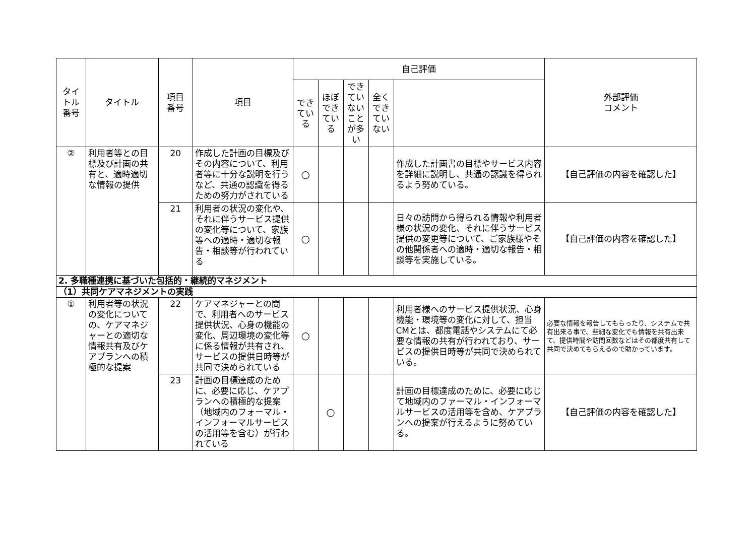| タイトル 番号 | タイトル | 項目 番号 | 項目 | 自己評価 | | | | | 外部評価 コメント |
| --- | --- | --- | --- | --- | --- | --- | --- | --- | --- |
| | | | | できている | ほぼできている | できていないことが多い | 全くできていない | | |
| ② | 利用者等との目標及び計画の共有と、適時適切な情報の提供 | 20 | 作成した計画の目標及びその内容について、利用者等に十分な説明を行うなど、共通の認識を得るための努力がされている | ○ | | | | 作成した計画書の目標やサービス内容を詳細に説明し、共通の認識を得られるよう努めている。 | 【自己評価の内容を確認した】 |
| | | 21 | 利用者の状況の変化や、それに伴うサービス提供の変化等について、家族等への適時・適切な報告・相談等が行われている | ○ | | | | 日々の訪問から得られる情報や利用者様の状況の変化、それに伴うサービス提供の変更等について、ご家族様やその他関係者への適時・適切な報告・相談等を実施している。 | 【自己評価の内容を確認した】 |
| 2. 多職種連携に基づいた包括的・継続的マネジメント | | | | | | | | | |
| （1）共同ケアマネジメントの実践 | | | | | | | | | |
| ① | 利用者等の状況の変化についての、ケアマネジャーとの適切な情報共有及びケアプランへの積極的な提案 | 22 | ケアマネジャーとの間で、利用者へのサービス提供状況、心身の機能の変化、周辺環境の変化等に係る情報が共有され、サービスの提供日時等が共同で決められている | ○ | | | | 利用者様へのサービス提供状況、心身機能・環境等の変化に対して、担当CMとは、都度電話やシステムにて必要な情報の共有が行われており、サービスの提供日時等が共同で決められている。 | 必要な情報を報告してもらったり、システムで共有出来る事で、些細な変化でも情報を共有出来て、提供時間や訪問回数などはその都度共有して共同で決めてもらえるので助かっています。 |
| | | 23 | 計画の目標達成のために、必要に応じ、ケアプランへの積極的な提案（地域内のフォーマル・インフォーマルサービスの活用等を含む）が行われている | | ○ | | | 計画の目標達成のために、必要に応じて地域内のファーマル・インフォーマルサービスの活用等を含め、ケアプランへの提案が行えるように努めている。 | 【自己評価の内容を確認した】 |